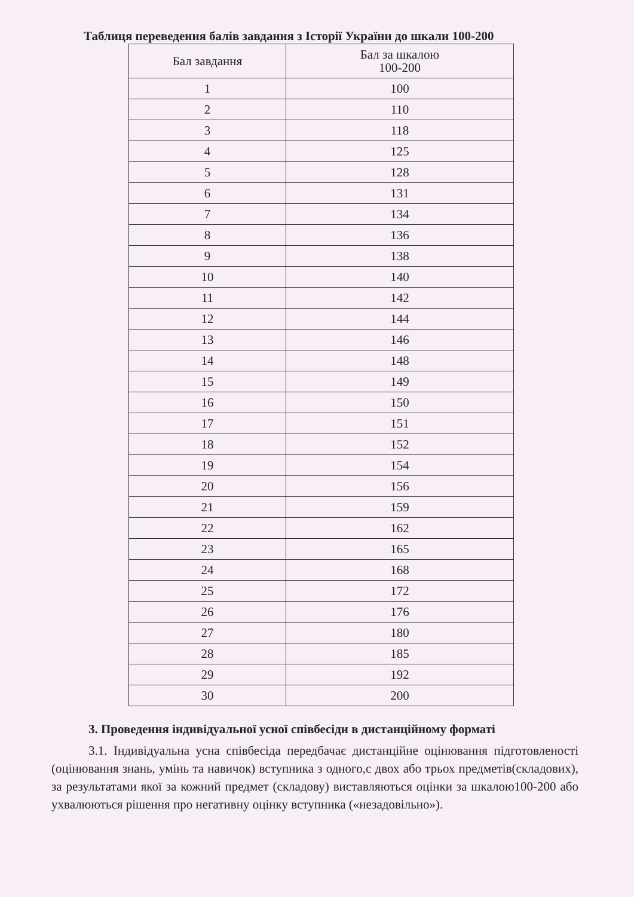Таблиця переведення балів завдання з Історії України до шкали 100-200
| Бал завдання | Бал за шкалою 100-200 |
| --- | --- |
| 1 | 100 |
| 2 | 110 |
| 3 | 118 |
| 4 | 125 |
| 5 | 128 |
| 6 | 131 |
| 7 | 134 |
| 8 | 136 |
| 9 | 138 |
| 10 | 140 |
| 11 | 142 |
| 12 | 144 |
| 13 | 146 |
| 14 | 148 |
| 15 | 149 |
| 16 | 150 |
| 17 | 151 |
| 18 | 152 |
| 19 | 154 |
| 20 | 156 |
| 21 | 159 |
| 22 | 162 |
| 23 | 165 |
| 24 | 168 |
| 25 | 172 |
| 26 | 176 |
| 27 | 180 |
| 28 | 185 |
| 29 | 192 |
| 30 | 200 |
3. Проведення індивідуальної усної співбесіди в дистанційному форматі
3.1. Індивідуальна усна співбесіда передбачає дистанційне оцінювання підготовленості (оцінювання знань, умінь та навичок) вступника з одного,с двох або трьох предметів(складових), за результатами якої за кожний предмет (складову) виставляються оцінки за шкалою100-200 або ухвалюються рішення про негативну оцінку вступника («незадовільно»).